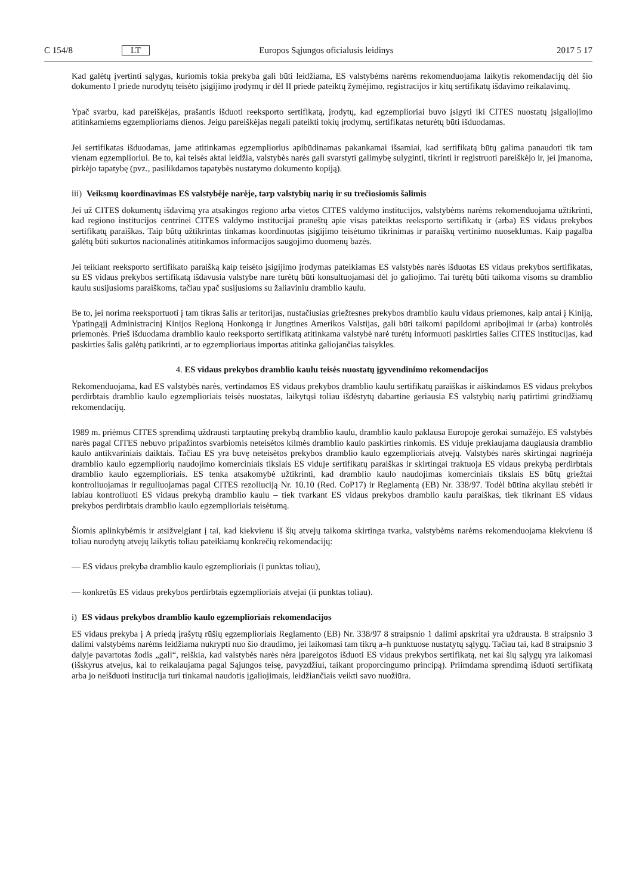C 154/8 LT Europos Sąjungos oficialusis leidinys 2017 5 17
Kad galėtų įvertinti sąlygas, kuriomis tokia prekyba gali būti leidžiama, ES valstybėms narėms rekomenduojama laikytis rekomendacijų dėl šio dokumento I priede nurodytų teisėto įsigijimo įrodymų ir dėl II priede pateiktų žymėjimo, registracijos ir kitų sertifikatų išdavimo reikalavimų.
Ypač svarbu, kad pareiškėjas, prašantis išduoti reeksporto sertifikatą, įrodytų, kad egzemplioriai buvo įsigyti iki CITES nuostatų įsigaliojimo atitinkamiems egzemplioriams dienos. Jeigu pareiškėjas negali pateikti tokių įrodymų, sertifikatas neturėtų būti išduodamas.
Jei sertifikatas išduodamas, jame atitinkamas egzempliorius apibūdinamas pakankamai išsamiai, kad sertifikatą būtų galima panaudoti tik tam vienam egzemplioriui. Be to, kai teisės aktai leidžia, valstybės narės gali svarstyti galimybę sulyginti, tikrinti ir registruoti pareiškėjo ir, jei įmanoma, pirkėjo tapatybę (pvz., pasilikdamos tapatybės nustatymo dokumento kopiją).
iii) Veiksmų koordinavimas ES valstybėje narėje, tarp valstybių narių ir su trečiosiomis šalimis
Jei už CITES dokumentų išdavimą yra atsakingos regiono arba vietos CITES valdymo institucijos, valstybėms narėms rekomenduojama užtikrinti, kad regiono institucijos centrinei CITES valdymo institucijai praneštų apie visas pateiktas reeksporto sertifikatų ir (arba) ES vidaus prekybos sertifikatų paraiškas. Taip būtų užtikrintas tinkamas koordinuotas įsigijimo teisėtumo tikrinimas ir paraiškų vertinimo nuoseklumas. Kaip pagalba galėtų būti sukurtos nacionalinės atitinkamos informacijos saugojimo duomenų bazės.
Jei teikiant reeksporto sertifikato paraišką kaip teisėto įsigijimo įrodymas pateikiamas ES valstybės narės išduotas ES vidaus prekybos sertifikatas, su ES vidaus prekybos sertifikatą išdavusia valstybe nare turėtų būti konsultuojamasi dėl jo galiojimo. Tai turėtų būti taikoma visoms su dramblio kaulu susijusioms paraiškoms, tačiau ypač susijusioms su žaliaviniu dramblio kaulu.
Be to, jei norima reeksportuoti į tam tikras šalis ar teritorijas, nustačiusias griežtesnes prekybos dramblio kaulu vidaus priemones, kaip antai į Kiniją, Ypatingąjį Administracinį Kinijos Regioną Honkongą ir Jungtines Amerikos Valstijas, gali būti taikomi papildomi apribojimai ir (arba) kontrolės priemonės. Prieš išduodama dramblio kaulo reeksporto sertifikatą atitinkama valstybė narė turėtų informuoti paskirties šalies CITES institucijas, kad paskirties šalis galėtų patikrinti, ar to egzemplioriaus importas atitinka galiojančias taisykles.
4. ES vidaus prekybos dramblio kaulu teisės nuostatų įgyvendinimo rekomendacijos
Rekomenduojama, kad ES valstybės narės, vertindamos ES vidaus prekybos dramblio kaulu sertifikatų paraiškas ir aiškindamos ES vidaus prekybos perdirbtais dramblio kaulo egzemplioriais teisės nuostatas, laikytųsi toliau išdėstytų dabartine geriausia ES valstybių narių patirtimi grindžiamų rekomendacijų.
1989 m. priėmus CITES sprendimą uždrausti tarptautinę prekybą dramblio kaulu, dramblio kaulo paklausa Europoje gerokai sumažėjo. ES valstybės narės pagal CITES nebuvo pripažintos svarbiomis neteisėtos kilmės dramblio kaulo paskirties rinkomis. ES viduje prekiaujama daugiausia dramblio kaulo antikvariniais daiktais. Tačiau ES yra buvę neteisėtos prekybos dramblio kaulo egzemplioriais atvejų. Valstybės narės skirtingai nagrinėja dramblio kaulo egzempliorių naudojimo komerciniais tikslais ES viduje sertifikatų paraiškas ir skirtingai traktuoja ES vidaus prekybą perdirbtais dramblio kaulo egzemplioriais. ES tenka atsakomybė užtikrinti, kad dramblio kaulo naudojimas komerciniais tikslais ES būtų griežtai kontroliuojamas ir reguliuojamas pagal CITES rezoliuciją Nr. 10.10 (Red. CoP17) ir Reglamentą (EB) Nr. 338/97. Todėl būtina akyliau stebėti ir labiau kontroliuoti ES vidaus prekybą dramblio kaulu – tiek tvarkant ES vidaus prekybos dramblio kaulu paraiškas, tiek tikrinant ES vidaus prekybos perdirbtais dramblio kaulo egzemplioriais teisėtumą.
Šiomis aplinkybėmis ir atsižvelgiant į tai, kad kiekvienu iš šių atvejų taikoma skirtinga tvarka, valstybėms narėms rekomenduojama kiekvienu iš toliau nurodytų atvejų laikytis toliau pateikiamų konkrečių rekomendacijų:
— ES vidaus prekyba dramblio kaulo egzemplioriais (i punktas toliau),
— konkretūs ES vidaus prekybos perdirbtais egzemplioriais atvejai (ii punktas toliau).
i) ES vidaus prekybos dramblio kaulo egzemplioriais rekomendacijos
ES vidaus prekyba į A priedą įrašytų rūšių egzemplioriais Reglamento (EB) Nr. 338/97 8 straipsnio 1 dalimi apskritai yra uždrausta. 8 straipsnio 3 dalimi valstybėms narėms leidžiama nukrypti nuo šio draudimo, jei laikomasi tam tikrų a–h punktuose nustatytų sąlygų. Tačiau tai, kad 8 straipsnio 3 dalyje pavartotas žodis „gali“, reiškia, kad valstybės narės nėra įpareigotos išduoti ES vidaus prekybos sertifikatą, net kai šių sąlygų yra laikomasi (išskyrus atvejus, kai to reikalaujama pagal Sąjungos teisę, pavyzdžiui, taikant proporcingumo principą). Priimdama sprendimą išduoti sertifikatą arba jo neišduoti institucija turi tinkamai naudotis įgaliojimais, leidžiančiais veikti savo nuožiūra.